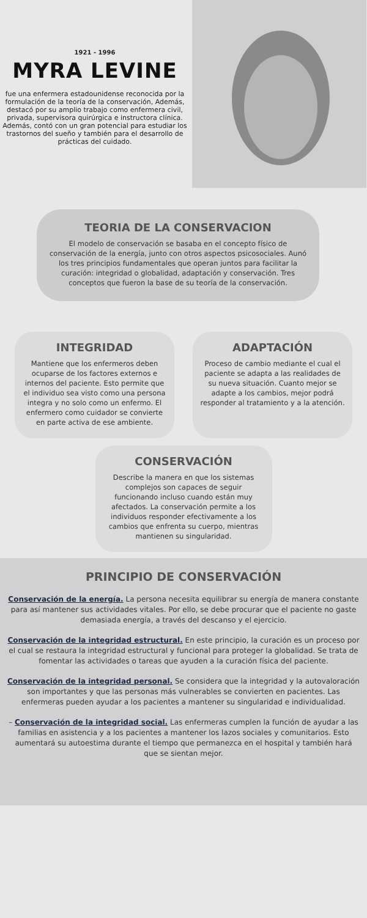1921 - 1996
MYRA LEVINE
fue una enfermera estadounidense reconocida por la formulación de la teoría de la conservación, Además, destacó por su amplio trabajo como enfermera civil, privada, supervisora quirúrgica e instructora clínica. Además, contó con un gran potencial para estudiar los trastornos del sueño y también para el desarrollo de prácticas del cuidado.
TEORIA DE LA CONSERVACION
El modelo de conservación se basaba en el concepto físico de conservación de la energía, junto con otros aspectos psicosociales. Aunó los tres principios fundamentales que operan juntos para facilitar la curación: integridad o globalidad, adaptación y conservación. Tres conceptos que fueron la base de su teoría de la conservación.
INTEGRIDAD
Mantiene que los enfermeros deben ocuparse de los factores externos e internos del paciente. Esto permite que el individuo sea visto como una persona integra y no solo como un enfermo. El enfermero como cuidador se convierte en parte activa de ese ambiente.
ADAPTACIÓN
Proceso de cambio mediante el cual el paciente se adapta a las realidades de su nueva situación. Cuanto mejor se adapte a los cambios, mejor podrá responder al tratamiento y a la atención.
CONSERVACIÓN
Describe la manera en que los sistemas complejos son capaces de seguir funcionando incluso cuando están muy afectados. La conservación permite a los individuos responder efectivamente a los cambios que enfrenta su cuerpo, mientras mantienen su singularidad.
PRINCIPIO DE CONSERVACIÓN
Conservación de la energía. La persona necesita equilibrar su energía de manera constante para así mantener sus actividades vitales. Por ello, se debe procurar que el paciente no gaste demasiada energía, a través del descanso y el ejercicio.
Conservación de la integridad estructural. En este principio, la curación es un proceso por el cual se restaura la integridad estructural y funcional para proteger la globalidad. Se trata de fomentar las actividades o tareas que ayuden a la curación física del paciente.
Conservación de la integridad personal. Se considera que la integridad y la autovaloración son importantes y que las personas más vulnerables se convierten en pacientes. Las enfermeras pueden ayudar a los pacientes a mantener su singularidad e individualidad.
– Conservación de la integridad social. Las enfermeras cumplen la función de ayudar a las familias en asistencia y a los pacientes a mantener los lazos sociales y comunitarios. Esto aumentará su autoestima durante el tiempo que permanezca en el hospital y también hará que se sientan mejor.